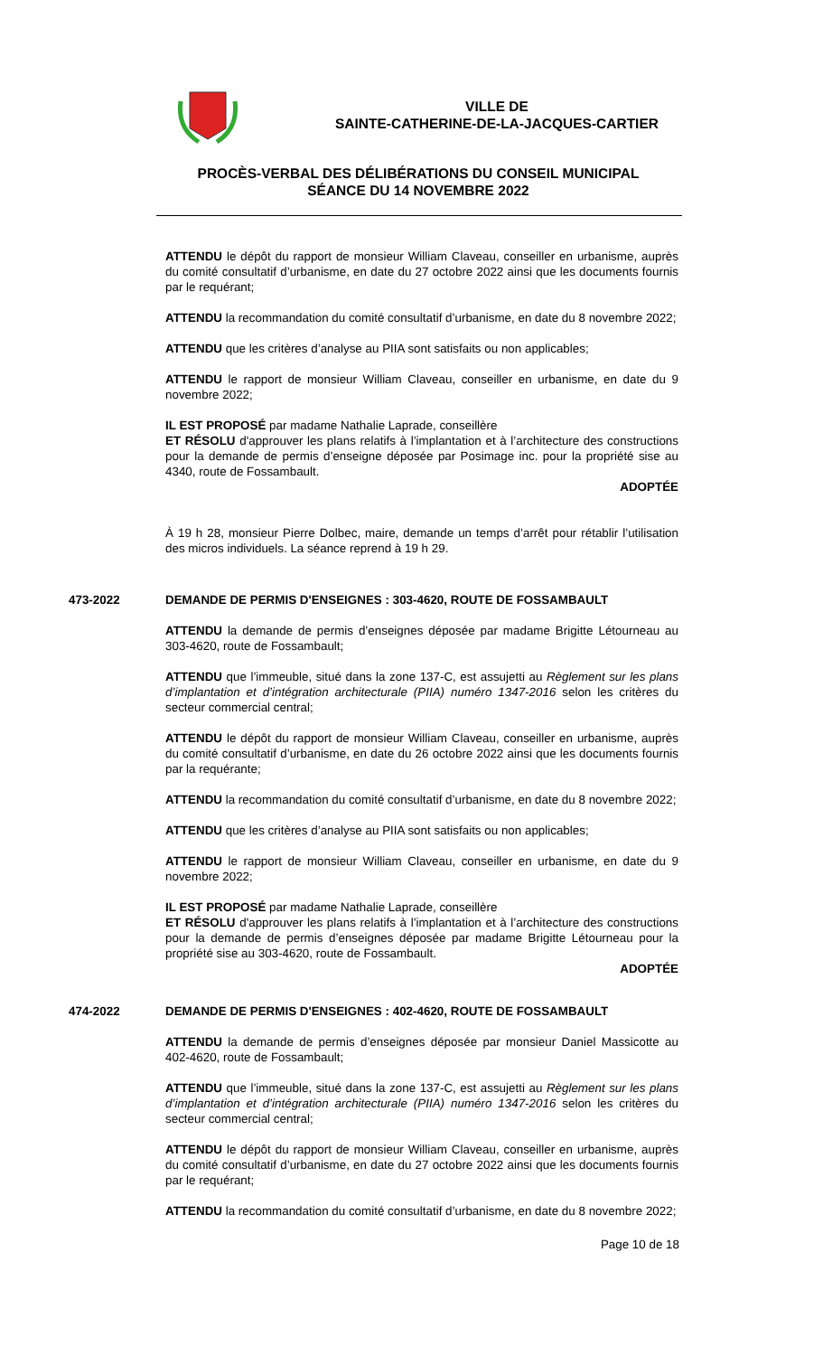VILLE DE
SAINTE-CATHERINE-DE-LA-JACQUES-CARTIER
PROCÈS-VERBAL DES DÉLIBÉRATIONS DU CONSEIL MUNICIPAL
SÉANCE DU 14 NOVEMBRE 2022
ATTENDU le dépôt du rapport de monsieur William Claveau, conseiller en urbanisme, auprès du comité consultatif d’urbanisme, en date du 27 octobre 2022 ainsi que les documents fournis par le requérant;
ATTENDU la recommandation du comité consultatif d’urbanisme, en date du 8 novembre 2022;
ATTENDU que les critères d’analyse au PIIA sont satisfaits ou non applicables;
ATTENDU le rapport de monsieur William Claveau, conseiller en urbanisme, en date du 9 novembre 2022;
IL EST PROPOSÉ par madame Nathalie Laprade, conseillère
ET RÉSOLU d'approuver les plans relatifs à l’implantation et à l’architecture des constructions pour la demande de permis d’enseigne déposée par Posimage inc. pour la propriété sise au 4340, route de Fossambault.
ADOPTÉE
À 19 h 28, monsieur Pierre Dolbec, maire, demande un temps d’arrêt pour rétablir l’utilisation des micros individuels. La séance reprend à 19 h 29.
473-2022 DEMANDE DE PERMIS D'ENSEIGNES : 303-4620, ROUTE DE FOSSAMBAULT
ATTENDU la demande de permis d’enseignes déposée par madame Brigitte Létourneau au 303-4620, route de Fossambault;
ATTENDU que l’immeuble, situé dans la zone 137-C, est assujetti au Règlement sur les plans d’implantation et d’intégration architecturale (PIIA) numéro 1347-2016 selon les critères du secteur commercial central;
ATTENDU le dépôt du rapport de monsieur William Claveau, conseiller en urbanisme, auprès du comité consultatif d’urbanisme, en date du 26 octobre 2022 ainsi que les documents fournis par la requérante;
ATTENDU la recommandation du comité consultatif d’urbanisme, en date du 8 novembre 2022;
ATTENDU que les critères d’analyse au PIIA sont satisfaits ou non applicables;
ATTENDU le rapport de monsieur William Claveau, conseiller en urbanisme, en date du 9 novembre 2022;
IL EST PROPOSÉ par madame Nathalie Laprade, conseillère
ET RÉSOLU d'approuver les plans relatifs à l’implantation et à l’architecture des constructions pour la demande de permis d’enseignes déposée par madame Brigitte Létourneau pour la propriété sise au 303-4620, route de Fossambault.
ADOPTÉE
474-2022 DEMANDE DE PERMIS D'ENSEIGNES : 402-4620, ROUTE DE FOSSAMBAULT
ATTENDU la demande de permis d’enseignes déposée par monsieur Daniel Massicotte au 402-4620, route de Fossambault;
ATTENDU que l’immeuble, situé dans la zone 137-C, est assujetti au Règlement sur les plans d’implantation et d’intégration architecturale (PIIA) numéro 1347-2016 selon les critères du secteur commercial central;
ATTENDU le dépôt du rapport de monsieur William Claveau, conseiller en urbanisme, auprès du comité consultatif d’urbanisme, en date du 27 octobre 2022 ainsi que les documents fournis par le requérant;
ATTENDU la recommandation du comité consultatif d’urbanisme, en date du 8 novembre 2022;
Page 10 de 18